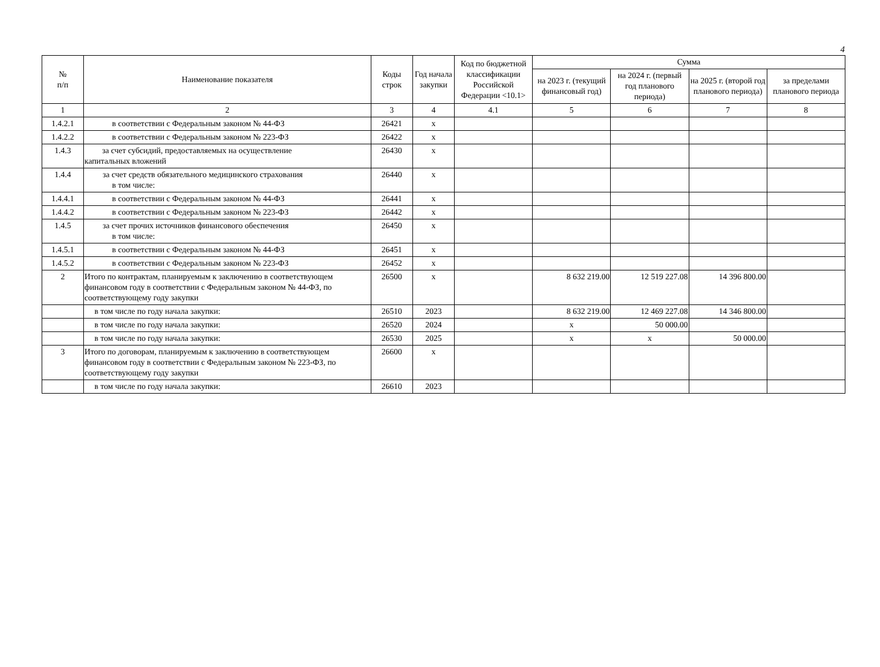4
| № п/п | Наименование показателя | Коды строк | Год начала закупки | Код по бюджетной классификации Российской Федерации <10.1> | Сумма | | | |
| --- | --- | --- | --- | --- | --- | --- | --- | --- |
| | | | | | на 2023 г. (текущий финансовый год) | на 2024 г. (первый год планового периода) | на 2025 г. (второй год планового периода) | за пределами планового периода |
| 1 | 2 | 3 | 4 | 4.1 | 5 | 6 | 7 | 8 |
| 1.4.2.1 | в соответствии с Федеральным законом № 44-ФЗ | 26421 | x | | | | | |
| 1.4.2.2 | в соответствии с Федеральным законом № 223-ФЗ | 26422 | x | | | | | |
| 1.4.3 | за счет субсидий, предоставляемых на осуществление капитальных вложений | 26430 | x | | | | | |
| 1.4.4 | за счет средств обязательного медицинского страхования в том числе: | 26440 | x | | | | | |
| 1.4.4.1 | в соответствии с Федеральным законом № 44-ФЗ | 26441 | x | | | | | |
| 1.4.4.2 | в соответствии с Федеральным законом № 223-ФЗ | 26442 | x | | | | | |
| 1.4.5 | за счет прочих источников финансового обеспечения в том числе: | 26450 | x | | | | | |
| 1.4.5.1 | в соответствии с Федеральным законом № 44-ФЗ | 26451 | x | | | | | |
| 1.4.5.2 | в соответствии с Федеральным законом № 223-ФЗ | 26452 | x | | | | | |
| 2 | Итого по контрактам, планируемым к заключению в соответствующем финансовом году в соответствии с Федеральным законом № 44-ФЗ, по соответствующему году закупки | 26500 | x | | 8 632 219.00 | 12 519 227.08 | 14 396 800.00 | |
| | в том числе по году начала закупки: | 26510 | 2023 | | 8 632 219.00 | 12 469 227.08 | 14 346 800.00 | |
| | в том числе по году начала закупки: | 26520 | 2024 | | x | 50 000.00 | | |
| | в том числе по году начала закупки: | 26530 | 2025 | | x | x | 50 000.00 | |
| 3 | Итого по договорам, планируемым к заключению в соответствующем финансовом году в соответствии с Федеральным законом № 223-ФЗ, по соответствующему году закупки | 26600 | x | | | | | |
| | в том числе по году начала закупки: | 26610 | 2023 | | | | | |